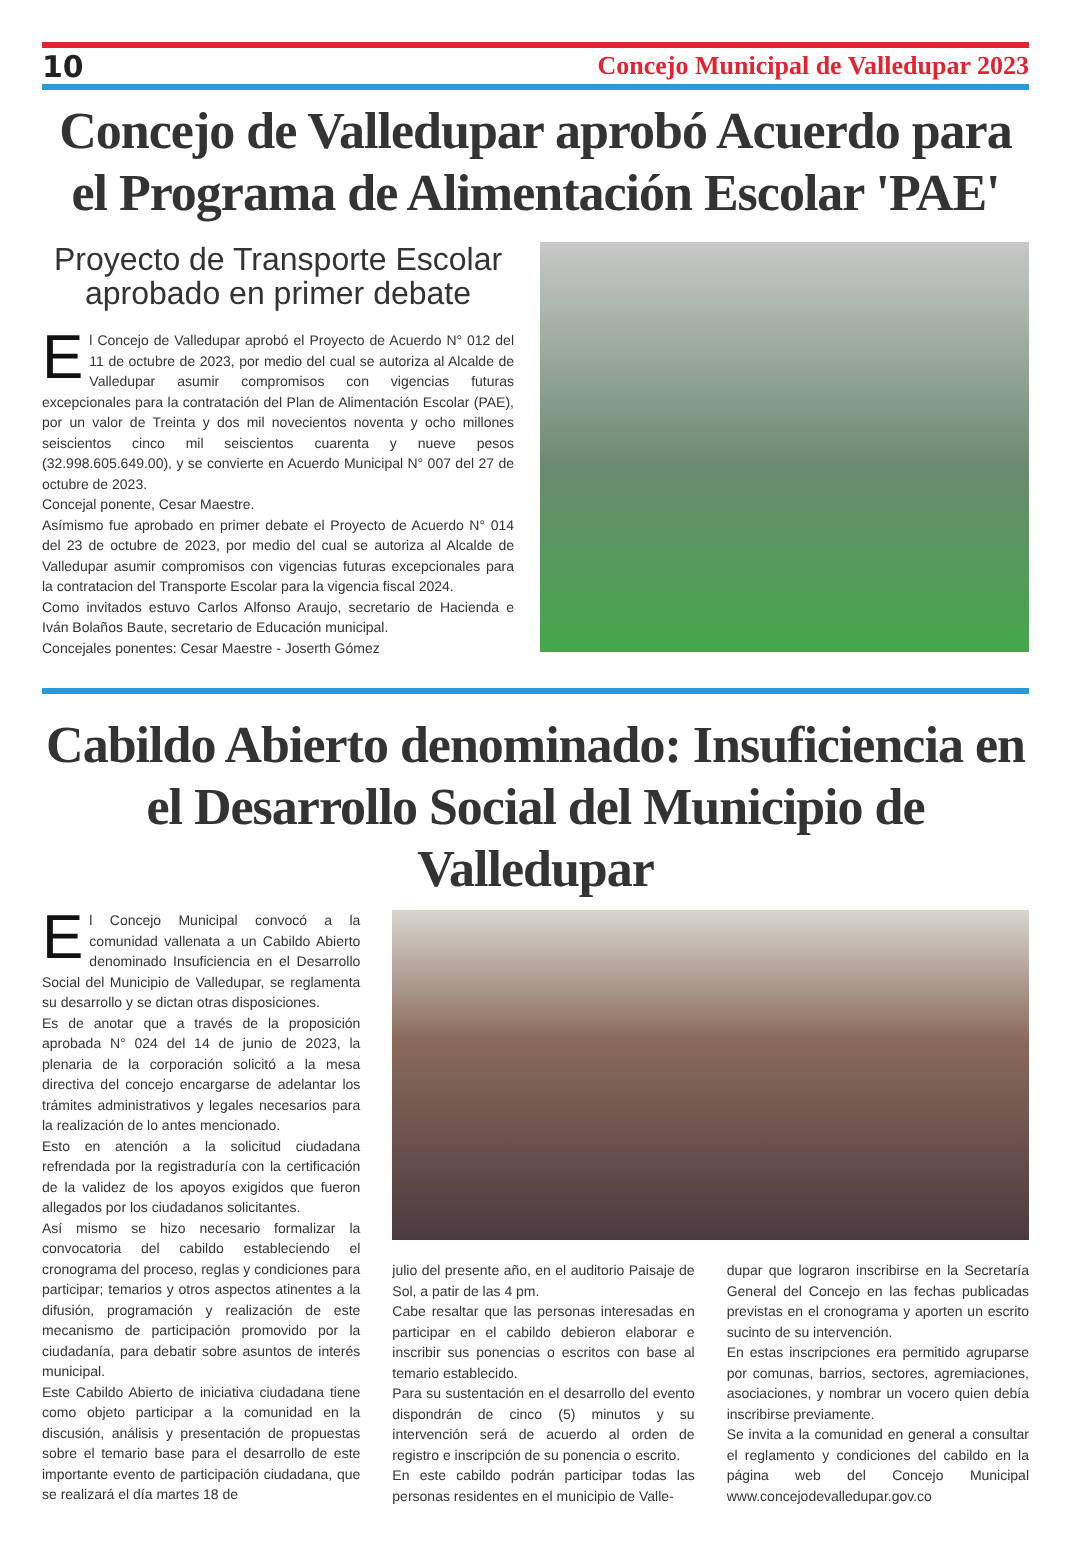10 Concejo Municipal de Valledupar 2023
Concejo de Valledupar aprobó Acuerdo para el Programa de Alimentación Escolar 'PAE'
Proyecto de Transporte Escolar aprobado en primer debate
El Concejo de Valledupar aprobó el Proyecto de Acuerdo N° 012 del 11 de octubre de 2023, por medio del cual se autoriza al Alcalde de Valledupar asumir compromisos con vigencias futuras excepcionales para la contratación del Plan de Alimentación Escolar (PAE), por un valor de Treinta y dos mil novecientos noventa y ocho millones seiscientos cinco mil seiscientos cuarenta y nueve pesos (32.998.605.649.00), y se convierte en Acuerdo Municipal N° 007 del 27 de octubre de 2023.
Concejal ponente, Cesar Maestre.
Asímismo fue aprobado en primer debate el Proyecto de Acuerdo N° 014 del 23 de octubre de 2023, por medio del cual se autoriza al Alcalde de Valledupar asumir compromisos con vigencias futuras excepcionales para la contratacion del Transporte Escolar para la vigencia fiscal 2024.
Como invitados estuvo Carlos Alfonso Araujo, secretario de Hacienda e Iván Bolaños Baute, secretario de Educación municipal.
Concejales ponentes: Cesar Maestre - Joserth Gómez
Cabildo Abierto denominado: Insuficiencia en el Desarrollo Social del Municipio de Valledupar
El Concejo Municipal convocó a la comunidad vallenata a un Cabildo Abierto denominado Insuficiencia en el Desarrollo Social del Municipio de Valledupar, se reglamenta su desarrollo y se dictan otras disposiciones.
Es de anotar que a través de la proposición aprobada N° 024 del 14 de junio de 2023, la plenaria de la corporación solicitó a la mesa directiva del concejo encargarse de adelantar los trámites administrativos y legales necesarios para la realización de lo antes mencionado.
Esto en atención a la solicitud ciudadana refrendada por la registraduría con la certificación de la validez de los apoyos exigidos que fueron allegados por los ciudadanos solicitantes.
Así mismo se hizo necesario formalizar la convocatoria del cabildo estableciendo el cronograma del proceso, reglas y condiciones para participar; temarios y otros aspectos atinentes a la difusión, programación y realización de este mecanismo de participación promovido por la ciudadanía, para debatir sobre asuntos de interés municipal.
Este Cabildo Abierto de iniciativa ciudadana tiene como objeto participar a la comunidad en la discusión, análisis y presentación de propuestas sobre el temario base para el desarrollo de este importante evento de participación ciudadana, que se realizará el día martes 18 de
julio del presente año, en el auditorio Paisaje de Sol, a patir de las 4 pm.
Cabe resaltar que las personas interesadas en participar en el cabildo debieron elaborar e inscribir sus ponencias o escritos con base al temario establecido.
Para su sustentación en el desarrollo del evento dispondrán de cinco (5) minutos y su intervención será de acuerdo al orden de registro e inscripción de su ponencia o escrito.
En este cabildo podrán participar todas las personas residentes en el municipio de Valle-
dupar que lograron inscribirse en la Secretaría General del Concejo en las fechas publicadas previstas en el cronograma y aporten un escrito sucinto de su intervención.
En estas inscripciones era permitido agruparse por comunas, barrios, sectores, agremiaciones, asociaciones, y nombrar un vocero quien debía inscribirse previamente.
Se invita a la comunidad en general a consultar el reglamento y condiciones del cabildo en la página web del Concejo Municipal www.concejodevalledupar.gov.co